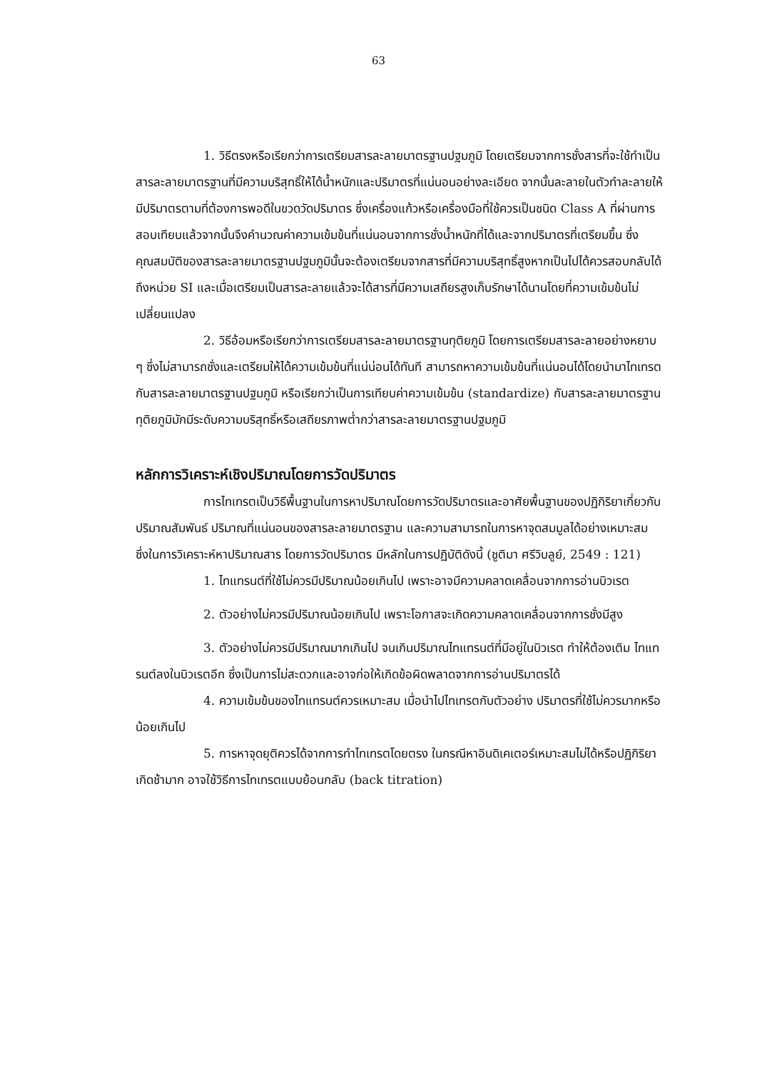63
1. วิธีตรงหรือเรียกว่าการเตรียมสารละลายมาตรฐานปฐมภูมิ โดยเตรียมจากการชั่งสารที่จะใช้ทำเป็นสารละลายมาตรฐานที่มีความบริสุทธิ์ให้ได้น้ำหนักและปริมาตรที่แน่นอนอย่างละเอียด จากนั้นละลายในตัวทำละลายให้มีปริมาตรตามที่ต้องการพอดีในขวดวัดปริมาตร ซึ่งเครื่องแก้วหรือเครื่องมือที่ใช้ควรเป็นชนิด Class A ที่ผ่านการสอบเทียบแล้วจากนั้นจึงคำนวณค่าความเข้มข้นที่แน่นอนจากการชั่งน้ำหนักที่ได้และจากปริมาตรที่เตรียมขึ้น ซึ่งคุณสมบัติของสารละลายมาตรฐานปฐมภูมินั้นจะต้องเตรียมจากสารที่มีความบริสุทธิ์สูงหากเป็นไปได้ควรสอบกลับได้ถึงหน่วย SI และเมื่อเตรียมเป็นสารละลายแล้วจะได้สารที่มีความเสถียรสูงเก็บรักษาได้นานโดยที่ความเข้มข้นไม่เปลี่ยนแปลง
2. วิธีอ้อมหรือเรียกว่าการเตรียมสารละลายมาตรฐานทุติยภูมิ โดยการเตรียมสารละลายอย่างหยาบ ๆ ซึ่งไม่สามารถชั่งและเตรียมให้ได้ความเข้มข้นที่แน่น่อนได้ทันที สามารถหาความเข้มข้นที่แน่นอนได้โดยนำมาไทเทรตกับสารละลายมาตรฐานปฐมภูมิ หรือเรียกว่าเป็นการเทียบค่าความเข้มข้น (standardize) กับสารละลายมาตรฐานทุติยภูมิมักมีระดับความบริสุทธิ์หรือเสถียรภาพต่ำกว่าสารละลายมาตรฐานปฐมภูมิ
หลักการวิเคราะห์เชิงปริมาณโดยการวัดปริมาตร
การไทเทรตเป็นวิธีพื้นฐานในการหาปริมาณโดยการวัดปริมาตรและอาศัยพื้นฐานของปฏิกิริยาเกี่ยวกับ ปริมาณสัมพันธ์ ปริมาณที่แน่นอนของสารละลายมาตรฐาน และความสามารถในการหาจุดสมมูลได้อย่างเหมาะสม ซึ่งในการวิเคราะห์หาปริมาณสาร โดยการวัดปริมาตร มีหลักในการปฏิบัติดังนี้ (ชูติมา ศรีวิบลูย์, 2549 : 121)
1. ไทแทรนต์ที่ใช้ไม่ควรมีปริมาณน้อยเกินไป เพราะอาจมีความคลาดเคลื่อนจากการอ่านบิวเรต
2. ตัวอย่างไม่ควรมีปริมาณน้อยเกินไป เพราะโอกาสจะเกิดความคลาดเคลื่อนจากการชั่งมีสูง
3. ตัวอย่างไม่ควรมีปริมาณมากเกินไป จนเกินปริมาณไทแทรนต์ที่มีอยู่ในบิวเรต ทำให้ต้องเติม ไทแทรนต์ลงในบิวเรตอีก ซึ่งเป็นการไม่สะดวกและอาจก่อให้เกิดข้อผิดพลาดจากการอ่านปริมาตรได้
4. ความเข้มข้นของไทแทรนต์ควรเหมาะสม เมื่อนำไปไทเทรตกับตัวอย่าง ปริมาตรที่ใช้ไม่ควรมากหรือน้อยเกินไป
5. การหาจุดยุติควรได้จากการทำไทเทรตโดยตรง ในกรณีหาอินดิเคเตอร์เหมาะสมไม่ได้หรือปฏิกิริยาเกิดช้ามาก อาจใช้วิธีการไทเทรตแบบย้อนกลับ (back titration)